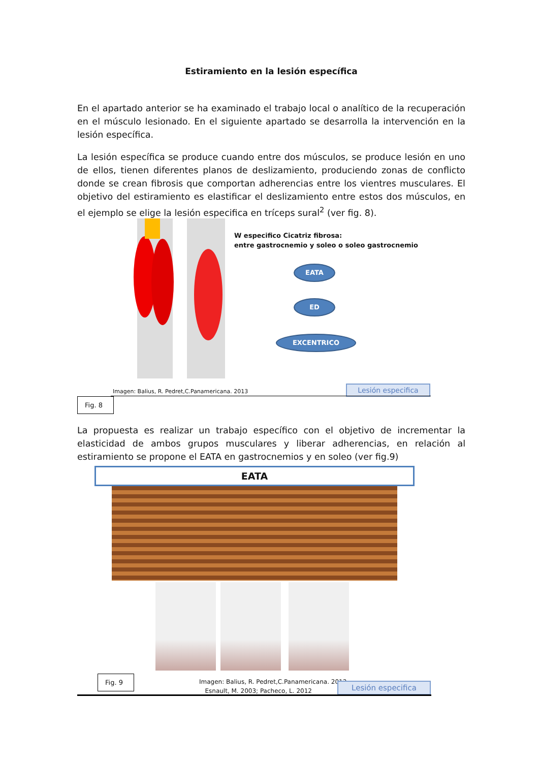Estiramiento en la lesión específica
En el apartado anterior se ha examinado el trabajo local o analítico de la recuperación en el músculo lesionado. En el siguiente apartado se desarrolla la intervención en la lesión específica.
La lesión específica se produce cuando entre dos músculos, se produce lesión en uno de ellos, tienen diferentes planos de deslizamiento, produciendo zonas de conflicto donde se crean fibrosis que comportan adherencias entre los vientres musculares. El objetivo del estiramiento es elastificar el deslizamiento entre estos dos músculos, en el ejemplo se elige la lesión especifica en tríceps sural<sup>2</sup> (ver fig. 8).
W especifico Cicatriz fibrosa:
entre gastrocnemio y soleo o soleo gastrocnemio
EATA
ED
EXCENTRICO
Imagen: Balius, R. Pedret,C.Panamericana. 2013
Lesión especifica
Fig. 8
La propuesta es realizar un trabajo específico con el objetivo de incrementar la elasticidad de ambos grupos musculares y liberar adherencias, en relación al estiramiento se propone el EATA en gastrocnemios y en soleo (ver fig.9)
EATA
Fig. 9
Imagen: Balius, R. Pedret,C.Panamericana. 2013
Esnault, M. 2003; Pacheco, L. 2012
Lesión especifica